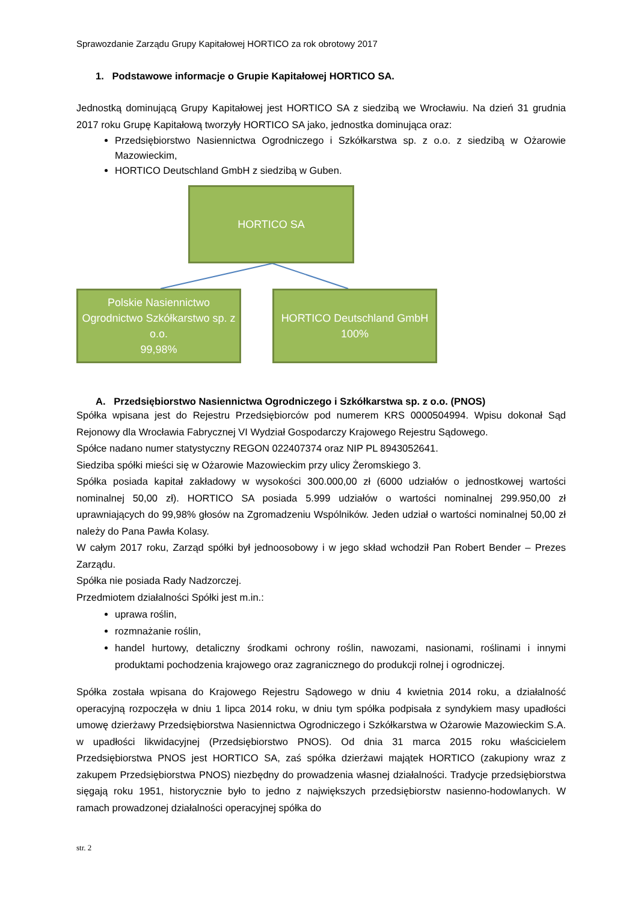Sprawozdanie Zarządu Grupy Kapitałowej HORTICO za rok obrotowy 2017
1. Podstawowe informacje o Grupie Kapitałowej HORTICO SA.
Jednostką dominującą Grupy Kapitałowej jest HORTICO SA z siedzibą we Wrocławiu. Na dzień 31 grudnia 2017 roku Grupę Kapitałową tworzyły HORTICO SA jako, jednostka dominująca oraz:
Przedsiębiorstwo Nasiennictwa Ogrodniczego i Szkółkarstwa sp. z o.o. z siedzibą w Ożarowie Mazowieckim,
HORTICO Deutschland GmbH z siedzibą w Guben.
HORTICO SA
Polskie Nasiennictwo Ogrodnictwo Szkółkarstwo sp. z o.o.
99,98%
HORTICO Deutschland GmbH
100%
A. Przedsiębiorstwo Nasiennictwa Ogrodniczego i Szkółkarstwa sp. z o.o. (PNOS)
Spółka wpisana jest do Rejestru Przedsiębiorców pod numerem KRS 0000504994. Wpisu dokonał Sąd Rejonowy dla Wrocławia Fabrycznej VI Wydział Gospodarczy Krajowego Rejestru Sądowego.
Spółce nadano numer statystyczny REGON 022407374 oraz NIP PL 8943052641.
Siedziba spółki mieści się w Ożarowie Mazowieckim przy ulicy Żeromskiego 3.
Spółka posiada kapitał zakładowy w wysokości 300.000,00 zł (6000 udziałów o jednostkowej wartości nominalnej 50,00 zł). HORTICO SA posiada 5.999 udziałów o wartości nominalnej 299.950,00 zł uprawniających do 99,98% głosów na Zgromadzeniu Wspólników. Jeden udział o wartości nominalnej 50,00 zł należy do Pana Pawła Kolasy.
W całym 2017 roku, Zarząd spółki był jednoosobowy i w jego skład wchodził Pan Robert Bender – Prezes Zarządu.
Spółka nie posiada Rady Nadzorczej.
Przedmiotem działalności Spółki jest m.in.:
uprawa roślin,
rozmnażanie roślin,
handel hurtowy, detaliczny środkami ochrony roślin, nawozami, nasionami, roślinami i innymi produktami pochodzenia krajowego oraz zagranicznego do produkcji rolnej i ogrodniczej.
Spółka została wpisana do Krajowego Rejestru Sądowego w dniu 4 kwietnia 2014 roku, a działalność operacyjną rozpoczęła w dniu 1 lipca 2014 roku, w dniu tym spółka podpisała z syndykiem masy upadłości umowę dzierżawy Przedsiębiorstwa Nasiennictwa Ogrodniczego i Szkółkarstwa w Ożarowie Mazowieckim S.A. w upadłości likwidacyjnej (Przedsiębiorstwo PNOS). Od dnia 31 marca 2015 roku właścicielem Przedsiębiorstwa PNOS jest HORTICO SA, zaś spółka dzierżawi majątek HORTICO (zakupiony wraz z zakupem Przedsiębiorstwa PNOS) niezbędny do prowadzenia własnej działalności. Tradycje przedsiębiorstwa sięgają roku 1951, historycznie było to jedno z największych przedsiębiorstw nasienno-hodowlanych. W ramach prowadzonej działalności operacyjnej spółka do
str. 2